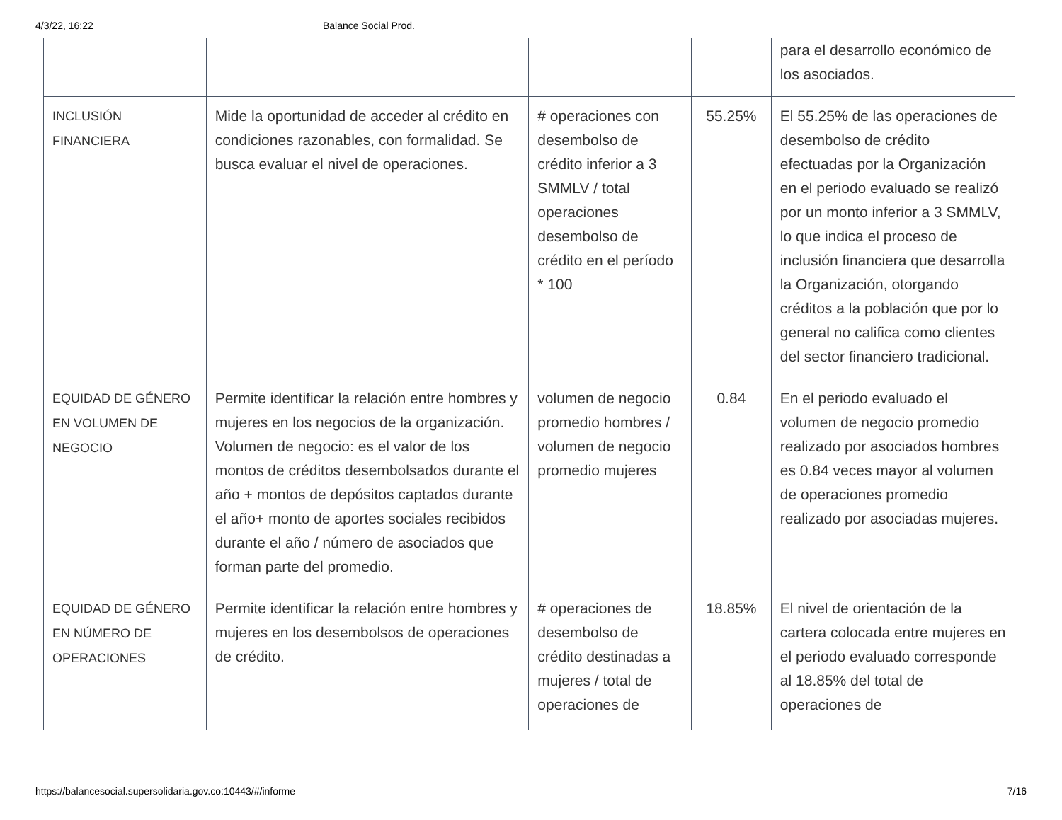4/3/22, 16:22 Balance Social Prod.
| | | | | para el desarrollo económico de los asociados. |
| INCLUSIÓN FINANCIERA | Mide la oportunidad de acceder al crédito en condiciones razonables, con formalidad. Se busca evaluar el nivel de operaciones. | # operaciones con desembolso de crédito inferior a 3 SMMLV / total operaciones desembolso de crédito en el período * 100 | 55.25% | El 55.25% de las operaciones de desembolso de crédito efectuadas por la Organización en el periodo evaluado se realizó por un monto inferior a 3 SMMLV, lo que indica el proceso de inclusión financiera que desarrolla la Organización, otorgando créditos a la población que por lo general no califica como clientes del sector financiero tradicional. |
| EQUIDAD DE GÉNERO EN VOLUMEN DE NEGOCIO | Permite identificar la relación entre hombres y mujeres en los negocios de la organización. Volumen de negocio: es el valor de los montos de créditos desembolsados durante el año + montos de depósitos captados durante el año+ monto de aportes sociales recibidos durante el año / número de asociados que forman parte del promedio. | volumen de negocio promedio hombres / volumen de negocio promedio mujeres | 0.84 | En el periodo evaluado el volumen de negocio promedio realizado por asociados hombres es 0.84 veces mayor al volumen de operaciones promedio realizado por asociadas mujeres. |
| EQUIDAD DE GÉNERO EN NÚMERO DE OPERACIONES | Permite identificar la relación entre hombres y mujeres en los desembolsos de operaciones de crédito. | # operaciones de desembolso de crédito destinadas a mujeres / total de operaciones de | 18.85% | El nivel de orientación de la cartera colocada entre mujeres en el periodo evaluado corresponde al 18.85% del total de operaciones de |
https://balancesocial.supersolidaria.gov.co:10443/#/informe 7/16